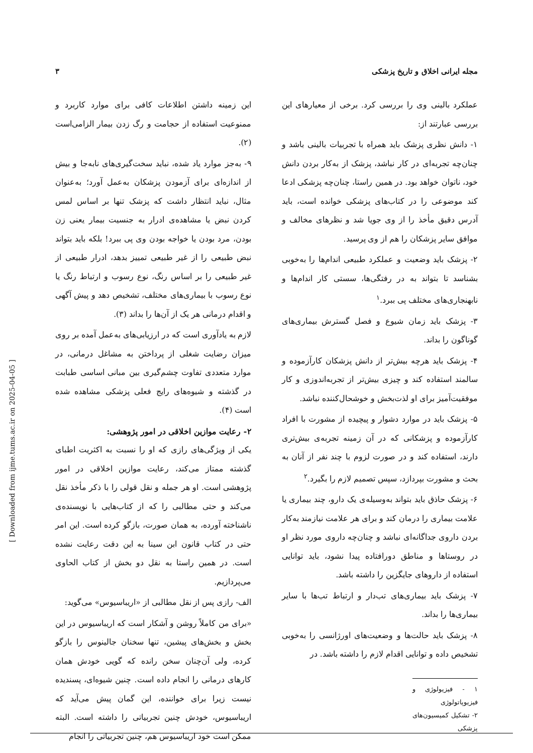مجله ایرانی اخلاق و تاریخ پزشکی ۳
عملکرد بالینی وی را بررسی کرد. برخی از معیارهای این بررسی عبارتند از:
۱- دانش نظری پزشک باید همراه با تجربیات بالینی باشد و چنان‌چه تجربه‌ای در کار نباشد، پزشک از به‌کار بردن دانش خود، ناتوان خواهد بود. در همین راستا، چنان‌چه پزشکی ادعا کند موضوعی را در کتاب‌های پزشکی خوانده است، باید آدرس دقیق مأخذ را از وی جویا شد و نظرهای مخالف و موافق سایر پزشکان را هم از وی پرسید.
۲- پزشک باید وضعیت و عملکرد طبیعی اندام‌ها را به‌خوبی بشناسد تا بتواند به در رفتگی‌ها، سستی کار اندام‌ها و نابهنجاری‌های مختلف پی ببرد.<sup>۱</sup>
۳- پزشک باید زمان شیوع و فصل گسترش بیماری‌های گوناگون را بداند.
۴- پزشک باید هرچه بیش‌تر از دانش پزشکان کارآزموده و سالمند استفاده کند و چیزی بیش‌تر از تجربه‌اندوزی و کار موفقیت‌آمیز برای او لذت‌بخش و خوشحال‌کننده نباشد.
۵- پزشک باید در موارد دشوار و پیچیده از مشورت با افراد کارآزموده و پزشکانی که در آن زمینه تجربه‌ی بیش‌تری دارند، استفاده کند و در صورت لزوم با چند نفر از آنان به بحث و مشورت بپردازد، سپس تصمیم لازم را بگیرد.<sup>۲</sup>
۶- پزشک حاذق باید بتواند به‌وسیله‌ی یک دارو، چند بیماری یا علامت بیماری را درمان کند و برای هر علامت نیازمند به‌کار بردن داروی جداگانه‌ای نباشد و چنان‌چه داروی مورد نظر او در روستاها و مناطق دورافتاده پیدا نشود، باید توانایی استفاده از داروهای جایگزین را داشته باشد.
۷- پزشک باید بیماری‌های تب‌دار و ارتباط تب‌ها با سایر بیماری‌ها را بداند.
۸- پزشک باید حالت‌ها و وضعیت‌های اورژانسی را به‌خوبی تشخیص داده و توانایی اقدام لازم را داشته باشد. در
۱ - فیزیولوژی و فیزیوپاتولوژی
۲- تشکیل کمیسیون‌های پزشکی
این زمینه داشتن اطلاعات کافی برای موارد کاربرد و ممنوعیت استفاده از حجامت و رگ زدن بیمار الزامی‌است (۲).
۹- به‌جز موارد یاد شده، نباید سخت‌گیری‌های نابه‌جا و بیش از اندازه‌ای برای آزمودن پزشکان به‌عمل آورد؛ به‌عنوان مثال، نباید انتظار داشت که پزشک تنها بر اساس لمس کردن نبض یا مشاهده‌ی ادرار به جنسیت بیمار یعنی زن بودن، مرد بودن یا خواجه بودن وی پی ببرد! بلکه باید بتواند نبض طبیعی را از غیر طبیعی تمییز بدهد، ادرار طبیعی از غیر طبیعی را بر اساس رنگ، نوع رسوب و ارتباط رنگ یا نوع رسوب با بیماری‌های مختلف، تشخیص دهد و پیش آگهی و اقدام درمانی هر یک از آن‌ها را بداند (۳).
لازم به یادآوری است که در ارزیابی‌های به‌عمل آمده بر روی میزان رضایت شغلی از پرداختن به مشاغل درمانی، در موارد متعددی تفاوت چشم‌گیری بین مبانی اساسی طبابت در گذشته و شیوه‌های رایج فعلی پزشکی مشاهده شده است (۴).
۲- رعایت موازین اخلاقی در امور پژوهشی:
یکی از ویژگی‌های رازی که او را نسبت به اکثریت اطبای گذشته ممتاز می‌کند، رعایت موازین اخلاقی در امور پژوهشی است. او هر جمله و نقل قولی را با ذکر مأخذ نقل می‌کند و حتی مطالبی را که از کتاب‌هایی با نویسنده‌ی ناشناخته آورده، به همان صورت، بازگو کرده است. این امر حتی در کتاب قانون ابن سینا به این دقت رعایت نشده است. در همین راستا به نقل دو بخش از کتاب الحاوی می‌پردازیم.
الف- رازی پس از نقل مطالبی از «اریباسیوس» می‌گوید:
«برای من کاملاً روشن و آشکار است که اریباسیوس در این بخش و بخش‌های پیشین، تنها سخنان جالینوس را بازگو کرده، ولی آن‌چنان سخن رانده که گویی خودش همان کارهای درمانی را انجام داده است. چنین شیوه‌ای، پسندیده نیست زیرا برای خواننده، این گمان پیش می‌آید که اریباسیوس، خودش چنین تجربیاتی را داشته است. البته ممکن است خود اریباسیوس هم، چنین تجربیاتی را انجام
[ Downloaded from ijme.tums.ac.ir on 2025-04-05 ]